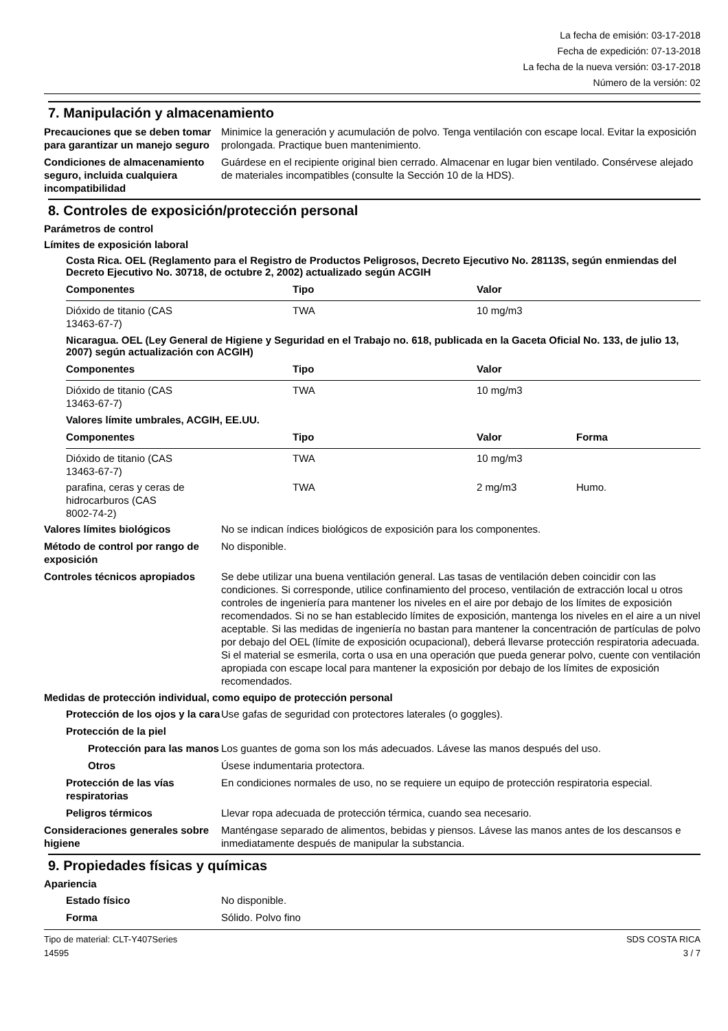La fecha de emisión: 03-17-2018
Fecha de expedición: 07-13-2018
La fecha de la nueva versión: 03-17-2018
Número de la versión: 02
7. Manipulación y almacenamiento
Precauciones que se deben tomar para garantizar un manejo seguro
Minimice la generación y acumulación de polvo. Tenga ventilación con escape local. Evitar la exposición prolongada. Practique buen mantenimiento.
Condiciones de almacenamiento seguro, incluida cualquiera incompatibilidad
Guárdese en el recipiente original bien cerrado. Almacenar en lugar bien ventilado. Consérvese alejado de materiales incompatibles (consulte la Sección 10 de la HDS).
8. Controles de exposición/protección personal
Parámetros de control
Límites de exposición laboral
Costa Rica. OEL (Reglamento para el Registro de Productos Peligrosos, Decreto Ejecutivo No. 28113S, según enmiendas del Decreto Ejecutivo No. 30718, de octubre 2, 2002) actualizado según ACGIH
| Componentes | Tipo | Valor |
| --- | --- | --- |
| Dióxido de titanio (CAS 13463-67-7) | TWA | 10 mg/m3 |
Nicaragua. OEL (Ley General de Higiene y Seguridad en el Trabajo no. 618, publicada en la Gaceta Oficial No. 133, de julio 13, 2007) según actualización con ACGIH)
| Componentes | Tipo | Valor |
| --- | --- | --- |
| Dióxido de titanio (CAS 13463-67-7) | TWA | 10 mg/m3 |
Valores límite umbrales, ACGIH, EE.UU.
| Componentes | Tipo | Valor | Forma |
| --- | --- | --- | --- |
| Dióxido de titanio (CAS 13463-67-7) | TWA | 10 mg/m3 | |
| parafina, ceras y ceras de hidrocarburos (CAS 8002-74-2) | TWA | 2 mg/m3 | Humo. |
Valores límites biológicos No se indican índices biológicos de exposición para los componentes.
Método de control por rango de exposición
No disponible.
Controles técnicos apropiados
Se debe utilizar una buena ventilación general. Las tasas de ventilación deben coincidir con las condiciones. Si corresponde, utilice confinamiento del proceso, ventilación de extracción local u otros controles de ingeniería para mantener los niveles en el aire por debajo de los límites de exposición recomendados. Si no se han establecido límites de exposición, mantenga los niveles en el aire a un nivel aceptable. Si las medidas de ingeniería no bastan para mantener la concentración de partículas de polvo por debajo del OEL (límite de exposición ocupacional), deberá llevarse protección respiratoria adecuada. Si el material se esmerila, corta o usa en una operación que pueda generar polvo, cuente con ventilación apropiada con escape local para mantener la exposición por debajo de los límites de exposición recomendados.
Medidas de protección individual, como equipo de protección personal
Protección de los ojos y la cara
Use gafas de seguridad con protectores laterales (o goggles).
Protección de la piel
Protección para las manos
Los guantes de goma son los más adecuados. Lávese las manos después del uso.
Otros Úsese indumentaria protectora.
Protección de las vías respiratorias
En condiciones normales de uso, no se requiere un equipo de protección respiratoria especial.
Peligros térmicos Llevar ropa adecuada de protección térmica, cuando sea necesario.
Consideraciones generales sobre higiene
Manténgase separado de alimentos, bebidas y piensos. Lávese las manos antes de los descansos e inmediatamente después de manipular la substancia.
9. Propiedades físicas y químicas
Apariencia
Estado físico No disponible.
Forma Sólido. Polvo fino
Tipo de material: CLT-Y407Series
14595
SDS COSTA RICA
3 / 7